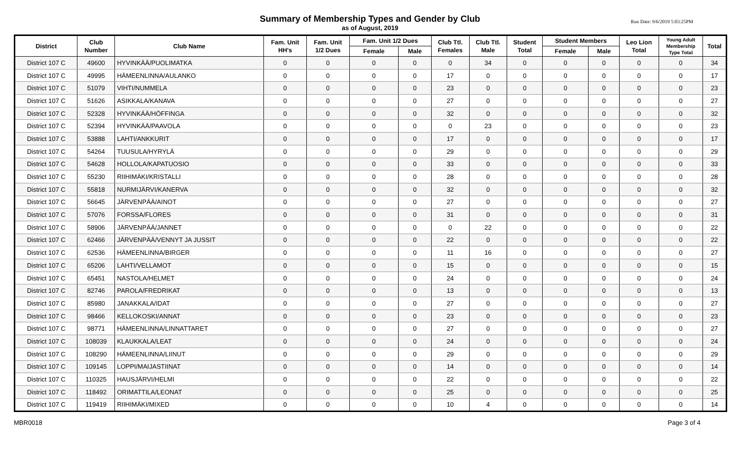Summary of Membership Types and Gender by Club
as of August, 2019
Run Date: 9/6/2019 5:03:25PM
| District | Club Number | Club Name | Fam. Unit HH's | Fam. Unit 1/2 Dues | Fam. Unit 1/2 Dues | | Club Ttl. Females | Club Ttl. Male | Student Total | Student Members | | Leo Lion Total | Young Adult Membership Type Total | Total |
| --- | --- | --- | --- | --- | --- | --- | --- | --- | --- | --- | --- | --- | --- | --- |
| | | | | | Female | Male | | | | Female | Male | | | |
| District 107 C | 49600 | HYVINKÄÄ/PUOLIMATKA | 0 | 0 | 0 | 0 | 0 | 34 | 0 | 0 | 0 | 0 | 0 | 34 |
| District 107 C | 49995 | HÄMEENLINNA/AULANKO | 0 | 0 | 0 | 0 | 17 | 0 | 0 | 0 | 0 | 0 | 0 | 17 |
| District 107 C | 51079 | VIHTI/NUMMELA | 0 | 0 | 0 | 0 | 23 | 0 | 0 | 0 | 0 | 0 | 0 | 23 |
| District 107 C | 51626 | ASIKKALA/KANAVA | 0 | 0 | 0 | 0 | 27 | 0 | 0 | 0 | 0 | 0 | 0 | 27 |
| District 107 C | 52328 | HYVINKÄÄ/HÖFFINGA | 0 | 0 | 0 | 0 | 32 | 0 | 0 | 0 | 0 | 0 | 0 | 32 |
| District 107 C | 52394 | HYVINKÄÄ/PAAVOLA | 0 | 0 | 0 | 0 | 0 | 23 | 0 | 0 | 0 | 0 | 0 | 23 |
| District 107 C | 53888 | LAHTI/ANKKURIT | 0 | 0 | 0 | 0 | 17 | 0 | 0 | 0 | 0 | 0 | 0 | 17 |
| District 107 C | 54264 | TUUSULA/HYRYLÄ | 0 | 0 | 0 | 0 | 29 | 0 | 0 | 0 | 0 | 0 | 0 | 29 |
| District 107 C | 54628 | HOLLOLA/KAPATUOSIO | 0 | 0 | 0 | 0 | 33 | 0 | 0 | 0 | 0 | 0 | 0 | 33 |
| District 107 C | 55230 | RIIHIMÄKI/KRISTALLI | 0 | 0 | 0 | 0 | 28 | 0 | 0 | 0 | 0 | 0 | 0 | 28 |
| District 107 C | 55818 | NURMIJÄRVI/KANERVA | 0 | 0 | 0 | 0 | 32 | 0 | 0 | 0 | 0 | 0 | 0 | 32 |
| District 107 C | 56645 | JÄRVENPÄÄ/AINOT | 0 | 0 | 0 | 0 | 27 | 0 | 0 | 0 | 0 | 0 | 0 | 27 |
| District 107 C | 57076 | FORSSA/FLORES | 0 | 0 | 0 | 0 | 31 | 0 | 0 | 0 | 0 | 0 | 0 | 31 |
| District 107 C | 58906 | JÄRVENPÄÄ/JANNET | 0 | 0 | 0 | 0 | 0 | 22 | 0 | 0 | 0 | 0 | 0 | 22 |
| District 107 C | 62466 | JÄRVENPÄÄ/VENNYT JA JUSSIT | 0 | 0 | 0 | 0 | 22 | 0 | 0 | 0 | 0 | 0 | 0 | 22 |
| District 107 C | 62536 | HÄMEENLINNA/BIRGER | 0 | 0 | 0 | 0 | 11 | 16 | 0 | 0 | 0 | 0 | 0 | 27 |
| District 107 C | 65206 | LAHTI/VELLAMOT | 0 | 0 | 0 | 0 | 15 | 0 | 0 | 0 | 0 | 0 | 0 | 15 |
| District 107 C | 65451 | NASTOLA/HELMET | 0 | 0 | 0 | 0 | 24 | 0 | 0 | 0 | 0 | 0 | 0 | 24 |
| District 107 C | 82746 | PAROLA/FREDRIKAT | 0 | 0 | 0 | 0 | 13 | 0 | 0 | 0 | 0 | 0 | 0 | 13 |
| District 107 C | 85980 | JANAKKALA/IDAT | 0 | 0 | 0 | 0 | 27 | 0 | 0 | 0 | 0 | 0 | 0 | 27 |
| District 107 C | 98466 | KELLOKOSKI/ANNAT | 0 | 0 | 0 | 0 | 23 | 0 | 0 | 0 | 0 | 0 | 0 | 23 |
| District 107 C | 98771 | HÄMEENLINNA/LINNATTARET | 0 | 0 | 0 | 0 | 27 | 0 | 0 | 0 | 0 | 0 | 0 | 27 |
| District 107 C | 108039 | KLAUKKALA/LEAT | 0 | 0 | 0 | 0 | 24 | 0 | 0 | 0 | 0 | 0 | 0 | 24 |
| District 107 C | 108290 | HÄMEENLINNA/LIINUT | 0 | 0 | 0 | 0 | 29 | 0 | 0 | 0 | 0 | 0 | 0 | 29 |
| District 107 C | 109145 | LOPPI/MAIJASTIINAT | 0 | 0 | 0 | 0 | 14 | 0 | 0 | 0 | 0 | 0 | 0 | 14 |
| District 107 C | 110325 | HAUSJÄRVI/HELMI | 0 | 0 | 0 | 0 | 22 | 0 | 0 | 0 | 0 | 0 | 0 | 22 |
| District 107 C | 118492 | ORIMATTILA/LEONAT | 0 | 0 | 0 | 0 | 25 | 0 | 0 | 0 | 0 | 0 | 0 | 25 |
| District 107 C | 119419 | RIIHIMÄKI/MIXED | 0 | 0 | 0 | 0 | 10 | 4 | 0 | 0 | 0 | 0 | 0 | 14 |
MBR0018 Page 3 of 4